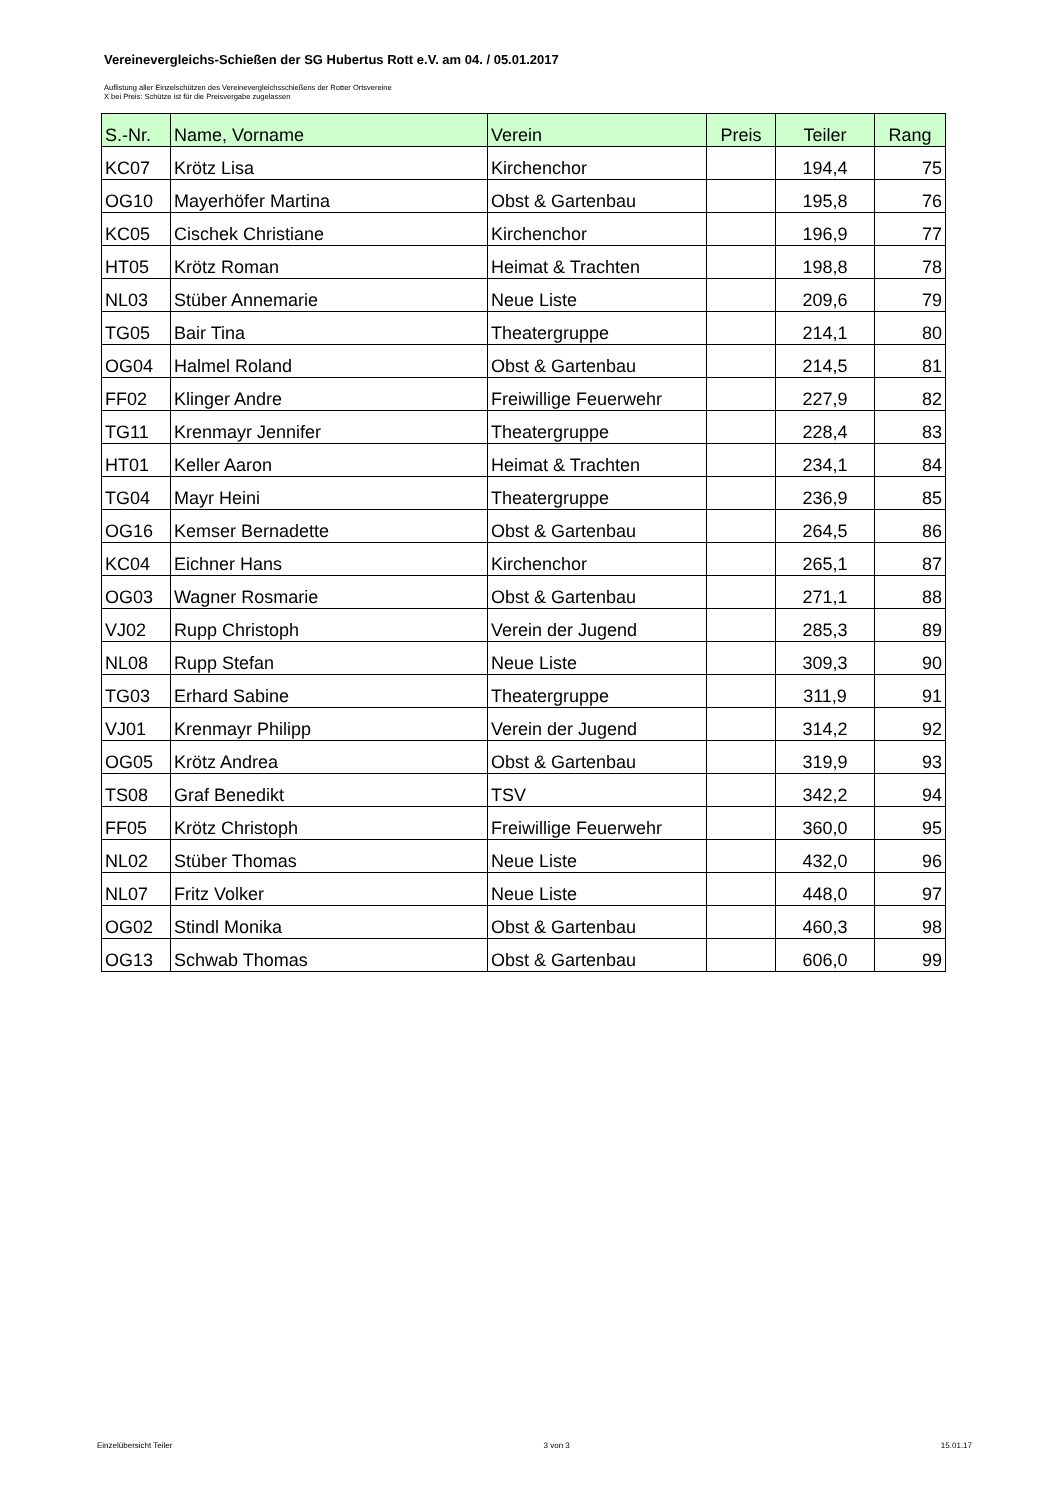Vereinevergleichs-Schießen der SG Hubertus Rott e.V. am 04. / 05.01.2017
Auflistung aller Einzelschützen des Vereinevergleichsschießens der Rotter Ortsvereine
X bei Preis: Schütze ist für die Preisvergabe zugelassen
| S.-Nr. | Name, Vorname | Verein | Preis | Teiler | Rang |
| --- | --- | --- | --- | --- | --- |
| KC07 | Krötz Lisa | Kirchenchor | | 194,4 | 75 |
| OG10 | Mayerhöfer Martina | Obst & Gartenbau | | 195,8 | 76 |
| KC05 | Cischek Christiane | Kirchenchor | | 196,9 | 77 |
| HT05 | Krötz Roman | Heimat & Trachten | | 198,8 | 78 |
| NL03 | Stüber Annemarie | Neue Liste | | 209,6 | 79 |
| TG05 | Bair Tina | Theatergruppe | | 214,1 | 80 |
| OG04 | Halmel Roland | Obst & Gartenbau | | 214,5 | 81 |
| FF02 | Klinger Andre | Freiwillige Feuerwehr | | 227,9 | 82 |
| TG11 | Krenmayr Jennifer | Theatergruppe | | 228,4 | 83 |
| HT01 | Keller Aaron | Heimat & Trachten | | 234,1 | 84 |
| TG04 | Mayr Heini | Theatergruppe | | 236,9 | 85 |
| OG16 | Kemser Bernadette | Obst & Gartenbau | | 264,5 | 86 |
| KC04 | Eichner Hans | Kirchenchor | | 265,1 | 87 |
| OG03 | Wagner Rosmarie | Obst & Gartenbau | | 271,1 | 88 |
| VJ02 | Rupp Christoph | Verein der Jugend | | 285,3 | 89 |
| NL08 | Rupp Stefan | Neue Liste | | 309,3 | 90 |
| TG03 | Erhard Sabine | Theatergruppe | | 311,9 | 91 |
| VJ01 | Krenmayr Philipp | Verein der Jugend | | 314,2 | 92 |
| OG05 | Krötz Andrea | Obst & Gartenbau | | 319,9 | 93 |
| TS08 | Graf Benedikt | TSV | | 342,2 | 94 |
| FF05 | Krötz Christoph | Freiwillige Feuerwehr | | 360,0 | 95 |
| NL02 | Stüber Thomas | Neue Liste | | 432,0 | 96 |
| NL07 | Fritz Volker | Neue Liste | | 448,0 | 97 |
| OG02 | Stindl Monika | Obst & Gartenbau | | 460,3 | 98 |
| OG13 | Schwab Thomas | Obst & Gartenbau | | 606,0 | 99 |
Einzelübersicht Teiler 3 von 3 15.01.17